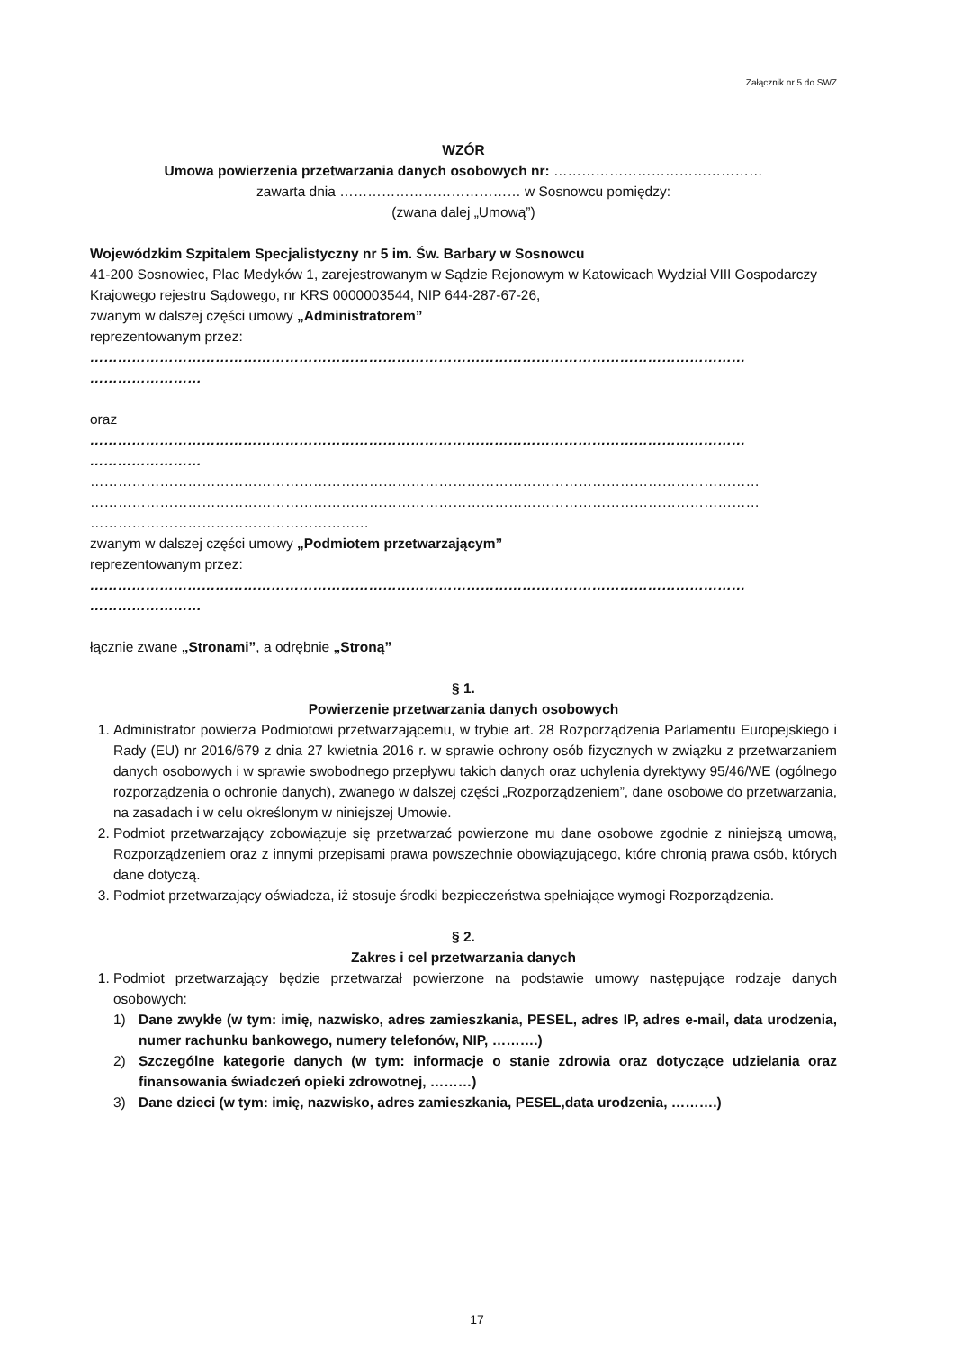Załącznik nr 5 do SWZ
WZÓR
Umowa powierzenia przetwarzania danych osobowych nr: ………………………………………
zawarta dnia ………………………………… w Sosnowcu pomiędzy:
(zwana dalej „Umową”)
Wojewódzkim Szpitalem Specjalistyczny nr 5 im. Św. Barbary w Sosnowcu
41-200 Sosnowiec, Plac Medyków 1, zarejestrowanym w Sądzie Rejonowym w Katowicach Wydział VIII Gospodarczy Krajowego rejestru Sądowego, nr KRS 0000003544, NIP 644-287-67-26,
zwanym w dalszej części umowy „Administratorem”
reprezentowanym przez:
……………………………………………………………………………………………………………………………
……………………
oraz
……………………………………………………………………………………………………………………………
……………………
………………………………………………………………………………………………………………………………
………………………………………………………………………………………………………………………………
……………………………………………………
zwanym w dalszej części umowy „Podmiotem przetwarzającym”
reprezentowanym przez:
……………………………………………………………………………………………………………………………
……………………
łącznie zwane „Stronami”, a odrębnie „Stroną”
§ 1.
Powierzenie przetwarzania danych osobowych
1. Administrator powierza Podmiotowi przetwarzającemu, w trybie art. 28 Rozporządzenia Parlamentu Europejskiego i Rady (EU) nr 2016/679 z dnia 27 kwietnia 2016 r. w sprawie ochrony osób fizycznych w związku z przetwarzaniem danych osobowych i w sprawie swobodnego przepływu takich danych oraz uchylenia dyrektywy 95/46/WE (ogólnego rozporządzenia o ochronie danych), zwanego w dalszej części „Rozporządzeniem”, dane osobowe do przetwarzania, na zasadach i w celu określonym w niniejszej Umowie.
2. Podmiot przetwarzający zobowiązuje się przetwarzać powierzone mu dane osobowe zgodnie z niniejszą umową, Rozporządzeniem oraz z innymi przepisami prawa powszechnie obowiązującego, które chronią prawa osób, których dane dotyczą.
3. Podmiot przetwarzający oświadcza, iż stosuje środki bezpieczeństwa spełniające wymogi Rozporządzenia.
§ 2.
Zakres i cel przetwarzania danych
1. Podmiot przetwarzający będzie przetwarzał powierzone na podstawie umowy następujące rodzaje danych osobowych:
1) Dane zwykłe (w tym: imię, nazwisko, adres zamieszkania, PESEL, adres IP, adres e-mail, data urodzenia, numer rachunku bankowego, numery telefonów, NIP, ……….)
2) Szczególne kategorie danych (w tym: informacje o stanie zdrowia oraz dotyczące udzielania oraz finansowania świadczeń opieki zdrowotnej, ………)
3) Dane dzieci (w tym: imię, nazwisko, adres zamieszkania, PESEL,data urodzenia, ……….)
17